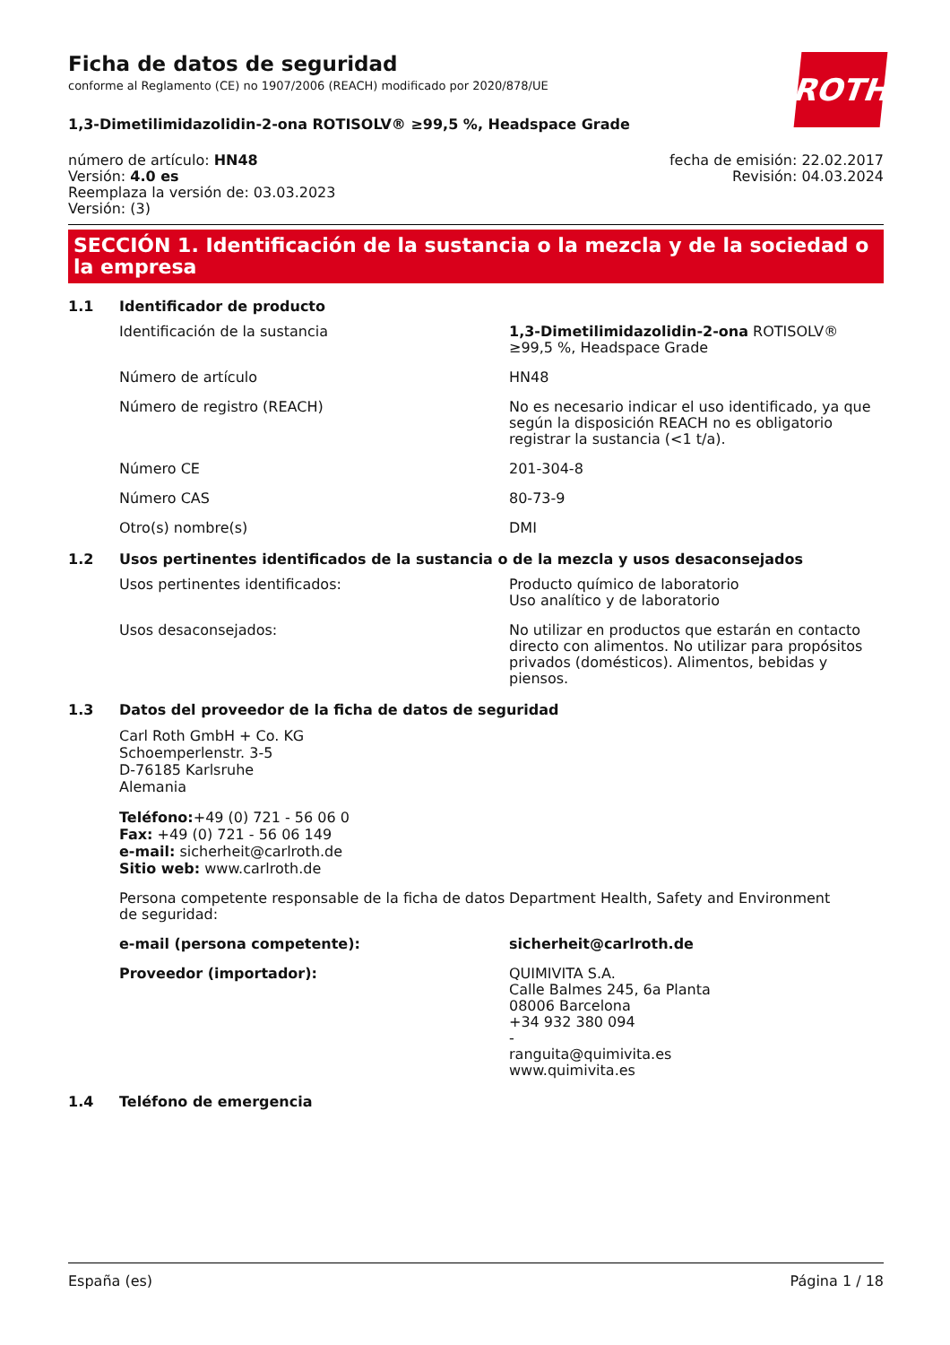ROTH
Ficha de datos de seguridad
conforme al Reglamento (CE) no 1907/2006 (REACH) modificado por 2020/878/UE
1,3-Dimetilimidazolidin-2-ona ROTISOLV® ≥99,5 %, Headspace Grade
número de artículo: HN48
Versión: 4.0 es
Reemplaza la versión de: 03.03.2023
Versión: (3)
fecha de emisión: 22.02.2017
Revisión: 04.03.2024
SECCIÓN 1. Identificación de la sustancia o la mezcla y de la sociedad o la empresa
1.1 Identificador de producto
Identificación de la sustancia 1,3-Dimetilimidazolidin-2-ona ROTISOLV® ≥99,5 %, Headspace Grade
Número de artículo HN48
Número de registro (REACH) No es necesario indicar el uso identificado, ya que según la disposición REACH no es obligatorio registrar la sustancia (<1 t/a).
Número CE 201-304-8
Número CAS 80-73-9
Otro(s) nombre(s) DMI
1.2 Usos pertinentes identificados de la sustancia o de la mezcla y usos desaconsejados
Usos pertinentes identificados: Producto químico de laboratorio
Uso analítico y de laboratorio
Usos desaconsejados: No utilizar en productos que estarán en contacto directo con alimentos. No utilizar para propósitos privados (domésticos). Alimentos, bebidas y piensos.
1.3 Datos del proveedor de la ficha de datos de seguridad
Carl Roth GmbH + Co. KG
Schoemperlenstr. 3-5
D-76185 Karlsruhe
Alemania
Teléfono:+49 (0) 721 - 56 06 0
Fax: +49 (0) 721 - 56 06 149
e-mail: sicherheit@carlroth.de
Sitio web: www.carlroth.de
Persona competente responsable de la ficha de datos de seguridad:
Department Health, Safety and Environment
e-mail (persona competente): sicherheit@carlroth.de
Proveedor (importador): QUIMIVITA S.A.
Calle Balmes 245, 6a Planta
08006 Barcelona
+34 932 380 094
-
ranguita@quimivita.es
www.quimivita.es
1.4 Teléfono de emergencia
España (es) Página 1 / 18